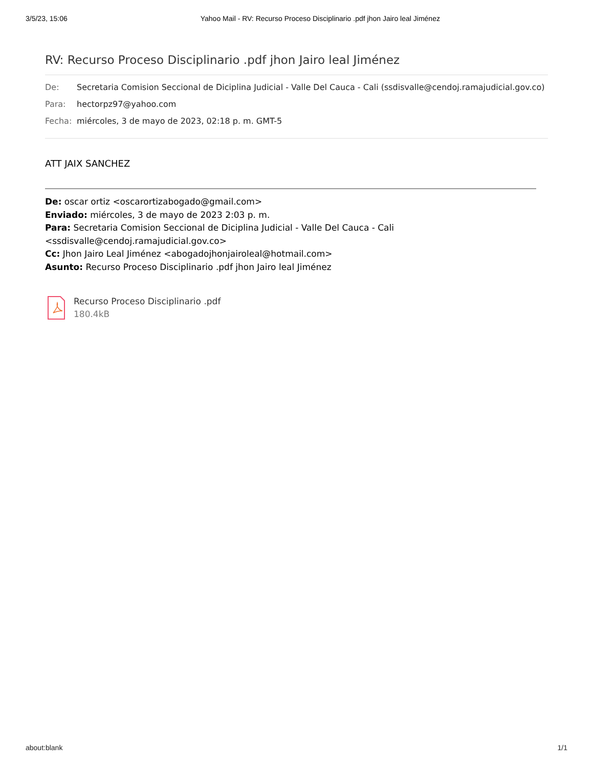3/5/23, 15:06 Yahoo Mail - RV: Recurso Proceso Disciplinario .pdf jhon Jairo leal Jiménez
RV: Recurso Proceso Disciplinario .pdf jhon Jairo leal Jiménez
De: Secretaria Comision Seccional de Diciplina Judicial - Valle Del Cauca - Cali (ssdisvalle@cendoj.ramajudicial.gov.co)
Para: hectorpz97@yahoo.com
Fecha: miércoles, 3 de mayo de 2023, 02:18 p. m. GMT-5
ATT JAIX SANCHEZ
De: oscar ortiz <oscarortizabogado@gmail.com>
Enviado: miércoles, 3 de mayo de 2023 2:03 p. m.
Para: Secretaria Comision Seccional de Diciplina Judicial - Valle Del Cauca - Cali
<ssdisvalle@cendoj.ramajudicial.gov.co>
Cc: Jhon Jairo Leal Jiménez <abogadojhonjairoleal@hotmail.com>
Asunto: Recurso Proceso Disciplinario .pdf jhon Jairo leal Jiménez
Recurso Proceso Disciplinario .pdf
180.4kB
about:blank 1/1